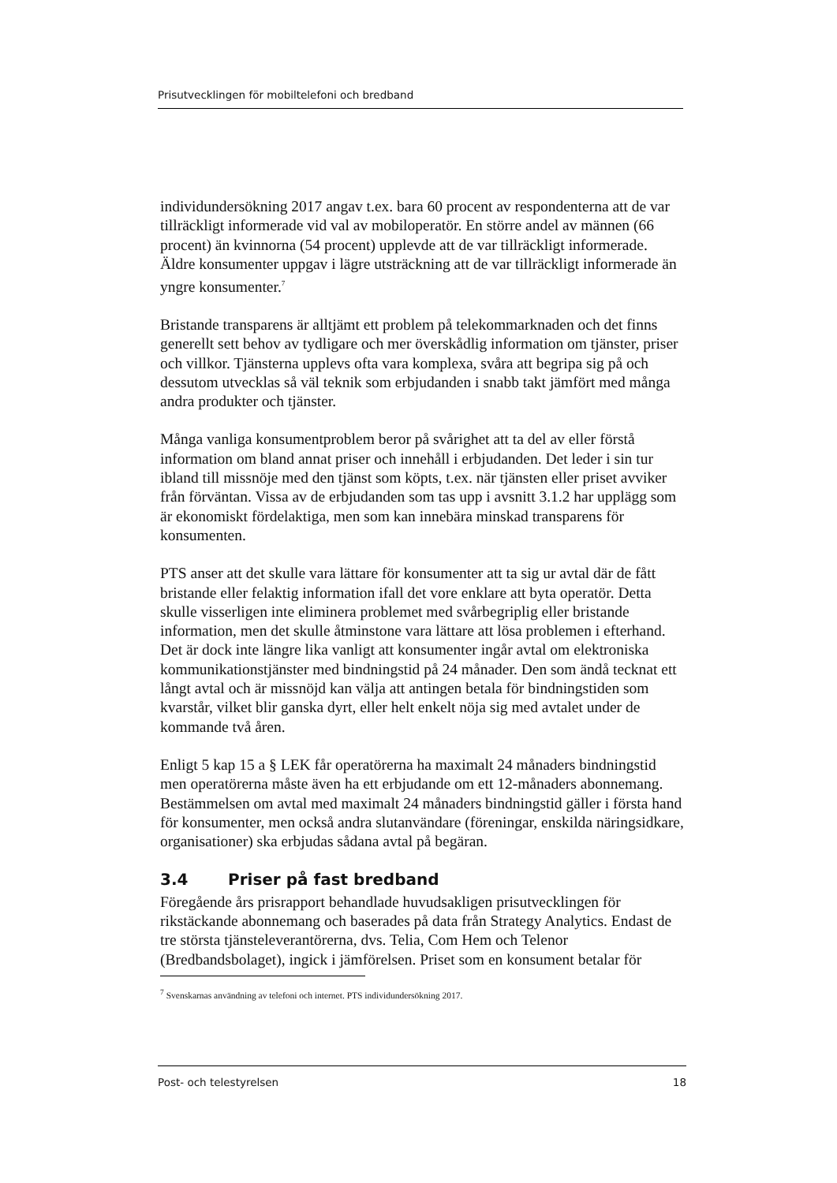Prisutvecklingen för mobiltelefoni och bredband
individundersökning 2017 angav t.ex. bara 60 procent av respondenterna att de var tillräckligt informerade vid val av mobiloperatör. En större andel av männen (66 procent) än kvinnorna (54 procent) upplevde att de var tillräckligt informerade. Äldre konsumenter uppgav i lägre utsträckning att de var tillräckligt informerade än yngre konsumenter.<sup>7</sup>
Bristande transparens är alltjämt ett problem på telekommarknaden och det finns generellt sett behov av tydligare och mer överskådlig information om tjänster, priser och villkor. Tjänsterna upplevs ofta vara komplexa, svåra att begripa sig på och dessutom utvecklas så väl teknik som erbjudanden i snabb takt jämfört med många andra produkter och tjänster.
Många vanliga konsumentproblem beror på svårighet att ta del av eller förstå information om bland annat priser och innehåll i erbjudanden. Det leder i sin tur ibland till missnöje med den tjänst som köpts, t.ex. när tjänsten eller priset avviker från förväntan. Vissa av de erbjudanden som tas upp i avsnitt 3.1.2 har upplägg som är ekonomiskt fördelaktiga, men som kan innebära minskad transparens för konsumenten.
PTS anser att det skulle vara lättare för konsumenter att ta sig ur avtal där de fått bristande eller felaktig information ifall det vore enklare att byta operatör. Detta skulle visserligen inte eliminera problemet med svårbegriplig eller bristande information, men det skulle åtminstone vara lättare att lösa problemen i efterhand. Det är dock inte längre lika vanligt att konsumenter ingår avtal om elektroniska kommunikationstjänster med bindningstid på 24 månader. Den som ändå tecknat ett långt avtal och är missnöjd kan välja att antingen betala för bindningstiden som kvarstår, vilket blir ganska dyrt, eller helt enkelt nöja sig med avtalet under de kommande två åren.
Enligt 5 kap 15 a § LEK får operatörerna ha maximalt 24 månaders bindningstid men operatörerna måste även ha ett erbjudande om ett 12-månaders abonnemang. Bestämmelsen om avtal med maximalt 24 månaders bindningstid gäller i första hand för konsumenter, men också andra slutanvändare (föreningar, enskilda näringsidkare, organisationer) ska erbjudas sådana avtal på begäran.
3.4 Priser på fast bredband
Föregående års prisrapport behandlade huvudsakligen prisutvecklingen för rikstäckande abonnemang och baserades på data från Strategy Analytics. Endast de tre största tjänsteleverantörerna, dvs. Telia, Com Hem och Telenor (Bredbandsbolaget), ingick i jämförelsen. Priset som en konsument betalar för
<sup>7</sup> Svenskarnas användning av telefoni och internet. PTS individundersökning 2017.
Post- och telestyrelsen 18